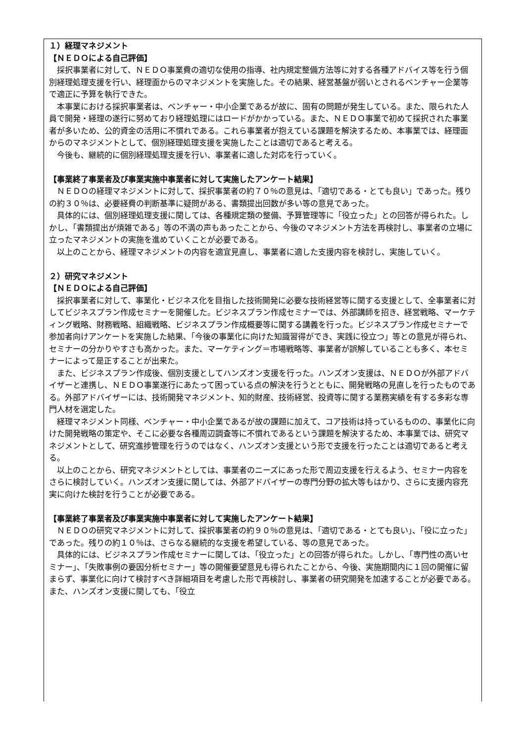１）経理マネジメント
【ＮＥＤＯによる自己評価】
採択事業者に対して、ＮＥＤＯ事業費の適切な使用の指導、社内規定整備方法等に対する各種アドバイス等を行う個別経理処理支援を行い、経理面からのマネジメントを実施した。その結果、経営基盤が弱いとされるベンチャー企業等で適正に予算を執行できた。
本事業における採択事業者は、ベンチャー・中小企業であるが故に、固有の問題が発生している。また、限られた人員で開発・経理の遂行に努めており経理処理にはロードがかかっている。また、ＮＥＤＯ事業で初めて採択された事業者が多いため、公的資金の活用に不慣れである。これら事業者が抱えている課題を解決するため、本事業では、経理面からのマネジメントとして、個別経理処理支援を実施したことは適切であると考える。
今後も、継続的に個別経理処理支援を行い、事業者に適した対応を行っていく。
【事業終了事業者及び事業実施中事業者に対して実施したアンケート結果】
ＮＥＤＯの経理マネジメントに対して、採択事業者の約７０％の意見は、「適切である・とても良い」であった。残りの約３０％は、必要経費の判断基準に疑問がある、書類提出回数が多い等の意見であった。
具体的には、個別経理処理支援に関しては、各種規定類の整備、予算管理等に「役立った」との回答が得られた。しかし、「書類提出が煩雑である」等の不満の声もあったことから、今後のマネジメント方法を再検討し、事業者の立場に立ったマネジメントの実施を進めていくことが必要である。
以上のことから、経理マネジメントの内容を適宜見直し、事業者に適した支援内容を検討し、実施していく。
２）研究マネジメント
【ＮＥＤＯによる自己評価】
採択事業者に対して、事業化・ビジネス化を目指した技術開発に必要な技術経営等に関する支援として、全事業者に対してビジネスプラン作成セミナーを開催した。ビジネスプラン作成セミナーでは、外部講師を招き、経営戦略、マーケティング戦略、財務戦略、組織戦略、ビジネスプラン作成概要等に関する講義を行った。ビジネスプラン作成セミナーで参加者向けアンケートを実施した結果、「今後の事業化に向けた知識習得ができ、実践に役立つ」等との意見が得られ、セミナーの分かりやすさも高かった。また、マーケティング＝市場戦略等、事業者が誤解していることも多く、本セミナーによって是正することが出来た。
また、ビジネスプラン作成後、個別支援としてハンズオン支援を行った。ハンズオン支援は、ＮＥＤＯが外部アドバイザーと連携し、ＮＥＤＯ事業遂行にあたって困っている点の解決を行うとともに、開発戦略の見直しを行ったものである。外部アドバイザーには、技術開発マネジメント、知的財産、技術経営、投資等に関する業務実績を有する多彩な専門人材を選定した。
経理マネジメント同様、ベンチャー・中小企業であるが故の課題に加えて、コア技術は持っているものの、事業化に向けた開発戦略の策定や、そこに必要な各種周辺調査等に不慣れであるという課題を解決するため、本事業では、研究マネジメントとして、研究進捗管理を行うのではなく、ハンズオン支援という形で支援を行ったことは適切であると考える。
以上のことから、研究マネジメントとしては、事業者のニーズにあった形で周辺支援を行えるよう、セミナー内容をさらに検討していく。ハンズオン支援に関しては、外部アドバイザーの専門分野の拡大等もはかり、さらに支援内容充実に向けた検討を行うことが必要である。
【事業終了事業者及び事業実施中事業者に対して実施したアンケート結果】
ＮＥＤＯの研究マネジメントに対して、採択事業者の約９０％の意見は、「適切である・とても良い」、「役に立った」であった。残りの約１０％は、さらなる継続的な支援を希望している、等の意見であった。
具体的には、ビジネスプラン作成セミナーに関しては、「役立った」との回答が得られた。しかし、「専門性の高いセミナー」、「失敗事例の要因分析セミナー」等の開催要望意見も得られたことから、今後、実施期間内に１回の開催に留まらず、事業化に向けて検討すべき詳細項目を考慮した形で再検討し、事業者の研究開発を加速することが必要である。また、ハンズオン支援に関しても、「役立